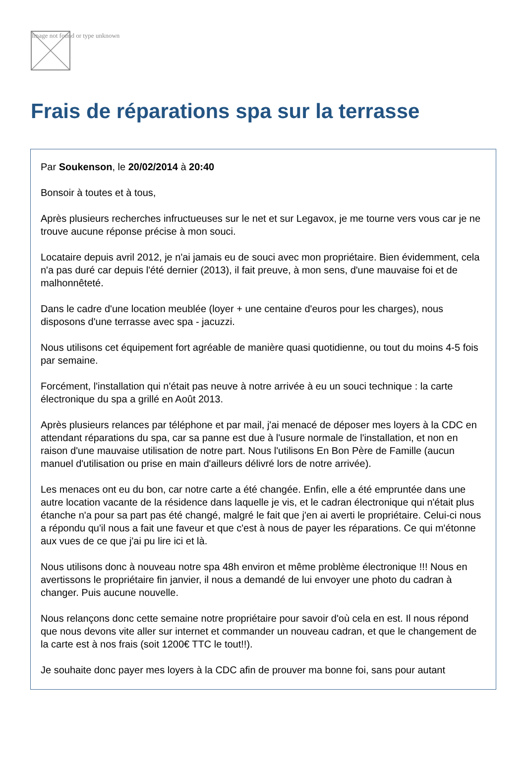Image not found or type unknown
Frais de réparations spa sur la terrasse
Par Soukenson, le 20/02/2014 à 20:40
Bonsoir à toutes et à tous,
Après plusieurs recherches infructueuses sur le net et sur Legavox, je me tourne vers vous car je ne trouve aucune réponse précise à mon souci.
Locataire depuis avril 2012, je n'ai jamais eu de souci avec mon propriétaire. Bien évidemment, cela n'a pas duré car depuis l'été dernier (2013), il fait preuve, à mon sens, d'une mauvaise foi et de malhonnêteté.
Dans le cadre d'une location meublée (loyer + une centaine d'euros pour les charges), nous disposons d'une terrasse avec spa - jacuzzi.
Nous utilisons cet équipement fort agréable de manière quasi quotidienne, ou tout du moins 4-5 fois par semaine.
Forcément, l'installation qui n'était pas neuve à notre arrivée à eu un souci technique : la carte électronique du spa a grillé en Août 2013.
Après plusieurs relances par téléphone et par mail, j'ai menacé de déposer mes loyers à la CDC en attendant réparations du spa, car sa panne est due à l'usure normale de l'installation, et non en raison d'une mauvaise utilisation de notre part. Nous l'utilisons En Bon Père de Famille (aucun manuel d'utilisation ou prise en main d'ailleurs délivré lors de notre arrivée).
Les menaces ont eu du bon, car notre carte a été changée. Enfin, elle a été empruntée dans une autre location vacante de la résidence dans laquelle je vis, et le cadran électronique qui n'était plus étanche n'a pour sa part pas été changé, malgré le fait que j'en ai averti le propriétaire. Celui-ci nous a répondu qu'il nous a fait une faveur et que c'est à nous de payer les réparations. Ce qui m'étonne aux vues de ce que j'ai pu lire ici et là.
Nous utilisons donc à nouveau notre spa 48h environ et même problème électronique !!! Nous en avertissons le propriétaire fin janvier, il nous a demandé de lui envoyer une photo du cadran à changer. Puis aucune nouvelle.
Nous relançons donc cette semaine notre propriétaire pour savoir d'où cela en est. Il nous répond que nous devons vite aller sur internet et commander un nouveau cadran, et que le changement de la carte est à nos frais (soit 1200€ TTC le tout!!).
Je souhaite donc payer mes loyers à la CDC afin de prouver ma bonne foi, sans pour autant